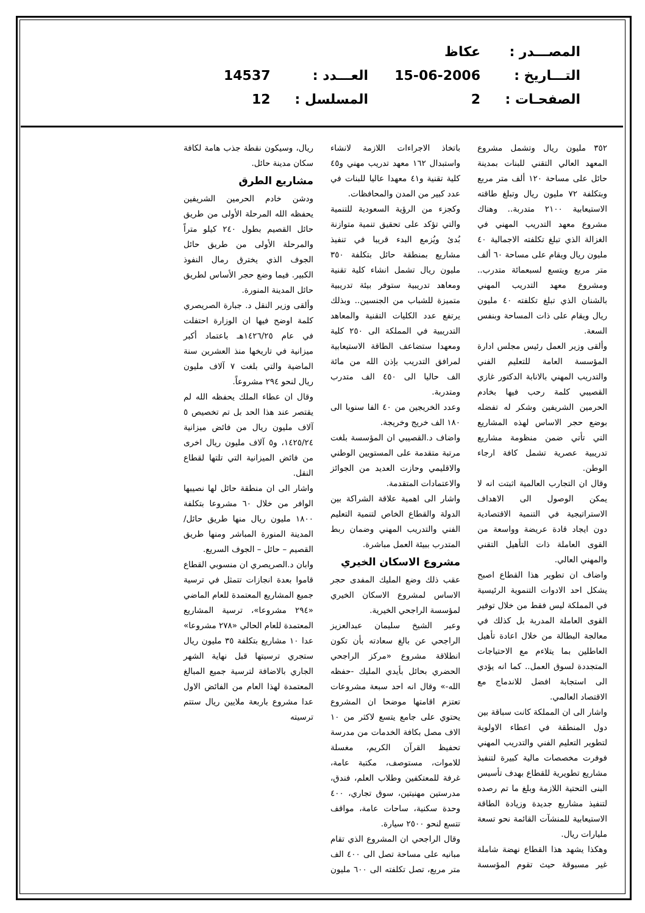| المصـــدر : | عكاظ | | |
| التـــاريخ : | 15-06-2006 | العـــدد : | 14537 |
| الصفحـات : | 2 | المسلسل : | 12 |
٣٥٢ مليون ريال وتشمل مشروع المعهد العالي التقني للبنات بمدينة حائل على مساحة ١٢٠ ألف متر مربع وبتكلفة ٧٢ مليون ريال وتبلغ طاقته الاستيعابية ٢١٠٠ متدربة.. وهناك مشروع معهد التدريب المهني في الغزالة الذي تبلغ تكلفته الاجمالية ٤٠ مليون ريال ويقام على مساحة ٦٠ ألف متر مربع ويتسع لسبعمائة متدرب.. ومشروع معهد التدريب المهني بالشنان الذي تبلغ تكلفته ٤٠ مليون ريال ويقام على ذات المساحة وبنفس السعة.
وألقى وزير العمل رئيس مجلس ادارة المؤسسة العامة للتعليم الفني والتدريب المهني بالانابة الدكتور غازي القصيبي كلمة رحب فيها بخادم الحرمين الشريفين وشكر له تفضله بوضع حجر الاساس لهذه المشاريع التي تأتي ضمن منظومة مشاريع تدريبية عصرية تشمل كافة ارجاء الوطن.
وقال ان التجارب العالمية اثبتت انه لا يمكن الوصول الى الاهداف الاستراتيجية في التنمية الاقتصادية دون ايجاد قادة عريضة وواسعة من القوى العاملة ذات التأهيل التقني والمهني العالي.
واضاف ان تطوير هذا القطاع اصبح يشكل احد الادوات التنموية الرئيسية في المملكة ليس فقط من خلال توفير القوى العاملة المدربة بل كذلك في معالجة البطالة من خلال اعادة تأهيل العاطلين بما يتلاءم مع الاحتياجات المتجددة لسوق العمل.. كما انه يؤدي الى استجابة افضل للاندماج مع الاقتصاد العالمي.
واشار الى ان المملكة كانت سباقة بين دول المنطقة في اعطاء الاولوية لتطوير التعليم الفني والتدريب المهني فوفرت مخصصات مالية كبيرة لتنفيذ مشاريع تطويرية للقطاع بهدف تأسيس البنى التحتية اللازمة وبلغ ما تم رصده لتنفيذ مشاريع جديدة وزيادة الطاقة الاستيعابية للمنشآت القائمة نحو تسعة مليارات ريال.
وهكذا يشهد هذا القطاع نهضة شاملة غير مسبوقة حيث تقوم المؤسسة باتخاذ الاجراءات اللازمة لانشاء واستبدال ١٦٢ معهد تدريب مهني و٤٥ كلية تقنية و٤١ معهدا عاليا للبنات في عدد كبير من المدن والمحافظات.
وكجزء من الرؤية السعودية للتنمية والتي تؤكد على تحقيق تنمية متوازنة بُدئ ويُزمع البدء قريبا في تنفيذ مشاريع بمنطقة حائل بتكلفة ٣٥٠ مليون ريال تشمل انشاء كلية تقنية ومعاهد تدريبية ستوفر بيئة تدريبية متميزة للشباب من الجنسين.. وبذلك يرتفع عدد الكليات التقنية والمعاهد التدريبية في المملكة الى ٢٥٠ كلية ومعهدا ستضاعف الطاقة الاستيعابية لمرافق التدريب بإذن الله من مائة الف حاليا الى ٤٥٠ الف متدرب ومتدربة.
وعدد الخريجين من ٤٠ الفا سنويا الى ١٨٠ الف خريج وخريجة.
واضاف د.القصيبي ان المؤسسة بلغت مرتبة متقدمة على المستويين الوطني والاقليمي وحازت العديد من الجوائز والاعتمادات المتقدمة.
واشار الى اهمية علاقة الشراكة بين الدولة والقطاع الخاص لتنمية التعليم الفني والتدريب المهني وضمان ربط المتدرب ببيئة العمل مباشرة.
مشروع الاسكان الخيري
عقب ذلك وضع المليك المفدى حجر الاساس لمشروع الاسكان الخيري لمؤسسة الراجحي الخيرية.
وعبر الشيخ سليمان عبدالعزيز الراجحي عن بالغ سعادته بأن تكون انطلاقة مشروع «مركز الراجحي الحضري بحائل بأيدي المليك -حفظه الله-» وقال انه احد سبعة مشروعات تعتزم اقامتها موضحا ان المشروع يحتوي على جامع يتسع لاكثر من ١٠ الاف مصل بكافة الخدمات من مدرسة تحفيظ القرآن الكريم، مغسلة للاموات، مستوصف، مكتبة عامة، غرفة للمعتكفين وطلاب العلم، فندق، مدرستين مهنيتين، سوق تجاري، ٤٠٠ وحدة سكنية، ساحات عامة، مواقف تتسع لنحو ٢٥٠٠ سيارة.
وقال الراجحي ان المشروع الذي تقام مبانيه على مساحة تصل الى ٤٠٠ الف متر مربع، تصل تكلفته الى ٦٠٠ مليون ريال، وسيكون نقطة جذب هامة لكافة سكان مدينة حائل.
مشاريع الطرق
ودشن خادم الحرمين الشريفين يحفظه الله المرحلة الأولى من طريق حائل القصيم بطول ٢٤٠ كيلو متراً والمرحلة الأولى من طريق حائل الجوف الذي يخترق رمال النفوذ الكبير. فيما وضع حجر الأساس لطريق حائل المدينة المنورة.
وألقى وزير النقل د. جبارة الصريصري كلمة اوضح فيها ان الوزارة احتفلت في عام ١٤٢٦/٢٥هـ باعتماد أكبر ميزانية في تاريخها منذ العشرين سنة الماضية والتي بلغت ٧ آلاف مليون ريال لنحو ٢٩٤ مشروعاً.
وقال ان عطاء الملك يحفظه الله لم يقتصر عند هذا الحد بل تم تخصيص ٥ آلاف مليون ريال من فائض ميزانية ١٤٢٥/٢٤، و٥ آلاف مليون ريال اخرى من فائض الميزانية التي تلتها لقطاع النقل.
واشار الى ان منطقة حائل لها نصيبها الوافر من خلال ٦٠ مشروعا بتكلفة ١٨٠٠ مليون ريال منها طريق حائل/المدينة المنورة المباشر ومنها طريق القصيم – حائل – الجوف السريع.
وابان د.الصريصري ان منسوبي القطاع قاموا بعدة انجازات تتمثل في ترسية جميع المشاريع المعتمدة للعام الماضي «٢٩٤ مشروعا»، ترسية المشاريع المعتمدة للعام الحالي «٢٧٨ مشروعا» عدا ١٠ مشاريع بتكلفة ٣٥ مليون ريال ستجري ترسيتها قبل نهاية الشهر الجاري بالاضافة لترسية جميع المبالغ المعتمدة لهذا العام من الفائض الاول عدا مشروع باربعة ملايين ريال ستتم ترسيته